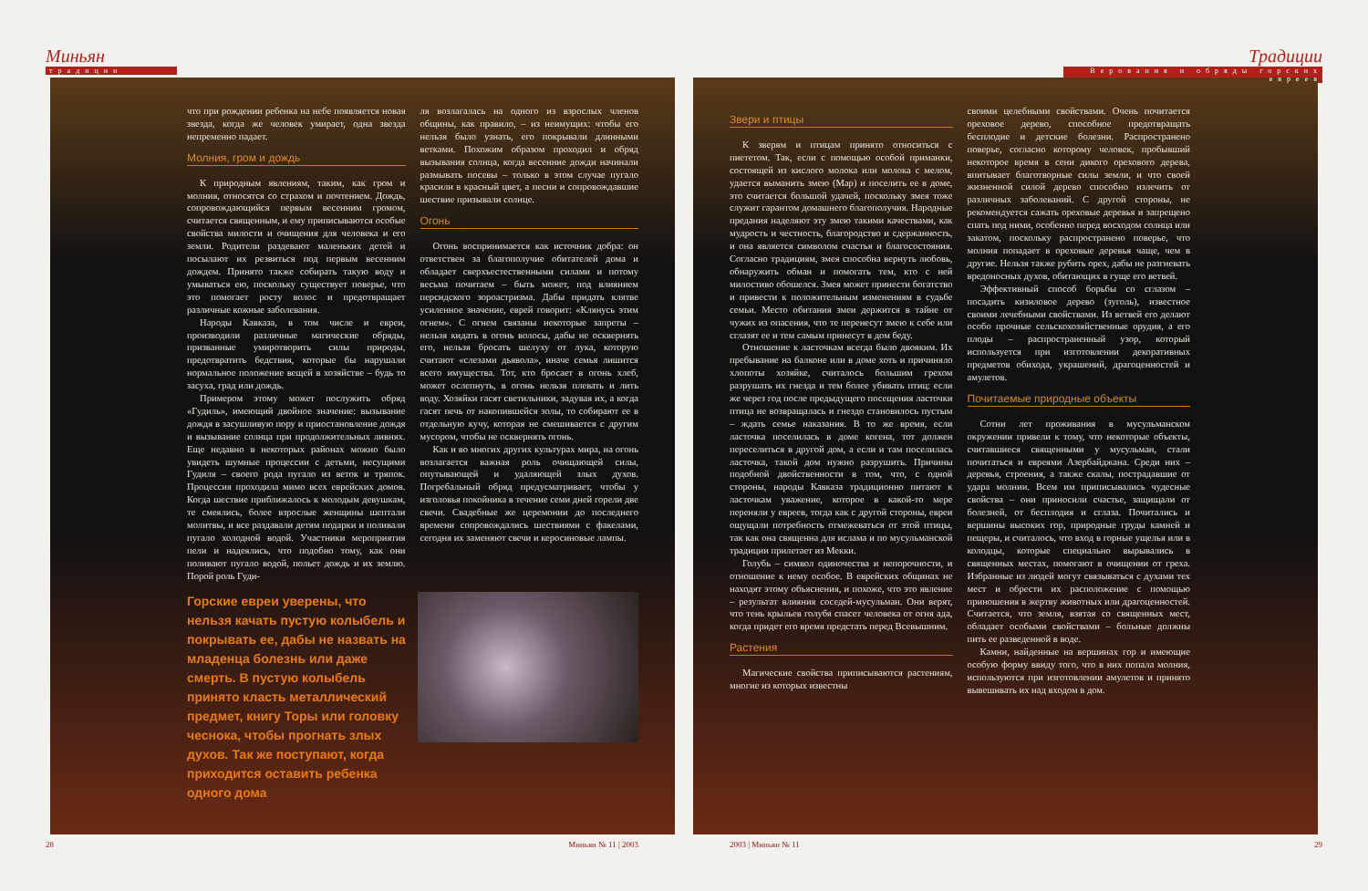Миньян
традиции
что при рождении ребенка на небе появляется новая звезда, когда же человек умирает, одна звезда непременно падает.
Молния, гром и дождь
К природным явлениям, таким, как гром и молния, относятся со страхом и почтением. Дождь, сопровождающийся первым весенним громом, считается священным, и ему приписываются особые свойства милости и очищения для человека и его земли. Родители раздевают маленьких детей и посылают их резвиться под первым весенним дождем. Принято также собирать такую воду и умываться ею, поскольку существует поверье, что это помогает росту волос и предотвращает различные кожные заболевания.
Народы Кавказа, в том числе и евреи, производили различные магические обряды, призванные умиротворить силы природы, предотвратить бедствия, которые бы нарушали нормальное положение вещей в хозяйстве – будь то засуха, град или дождь.
Примером этому может послужить обряд «Гудиль», имеющий двойное значение: вызывание дождя в засушливую пору и приостановление дождя и вызывание солнца при продолжительных ливнях. Еще недавно в некоторых районах можно было увидеть шумные процессии с детьми, несущими Гудиля – своего рода пугало из веток и тряпок. Процессия проходила мимо всех еврейских домов. Когда шествие приближалось к молодым девушкам, те смеялись, более взрослые женщины шептали молитвы, и все раздавали детям подарки и поливали пугало холодной водой. Участники мероприятия пели и надеялись, что подобно тому, как они поливают пугало водой, польет дождь и их землю. Порой роль Гуди-
ля возлагалась на одного из взрослых членов общины, как правило, – из неимущих: чтобы его нельзя было узнать, его покрывали длинными ветками. Похожим образом проходил и обряд вызывания солнца, когда весенние дожди начинали размывать посевы – только в этом случае пугало красили в красный цвет, а песни и сопровождавшие шествие призывали солнце.
Огонь
Огонь воспринимается как источник добра: он ответствен за благополучие обитателей дома и обладает сверхъестественными силами и потому весьма почитаем – быть может, под влиянием персидского зороастризма. Дабы придать клятве усиленное значение, еврей говорит: «Клянусь этим огнем». С огнем связаны некоторые запреты – нельзя кидать в огонь волосы, дабы не осквернять его, нельзя бросать шелуху от лука, которую считают «слезами дьявола», иначе семья лишится всего имущества. Тот, кто бросает в огонь хлеб, может ослепнуть, в огонь нельзя плевать и лить воду. Хозяйки гасят светильники, задувая их, а когда гасят печь от накопившейся золы, то собирают ее в отдельную кучу, которая не смешивается с другим мусором, чтобы не осквернять огонь.
Как и во многих других культурах мира, на огонь возлагается важная роль очищающей силы, опутывающей и удаляющей злых духов. Погребальный обряд предусматривает, чтобы у изголовья покойника в течение семи дней горели две свечи. Свадебные же церемонии до последнего времени сопровождались шествиями с факелами, сегодня их заменяют свечи и керосиновые лампы.
Горские евреи уверены, что нельзя качать пустую колыбель и покрывать ее, дабы не назвать на младенца болезнь или даже смерть. В пустую колыбель принято класть металлический предмет, книгу Торы или головку чеснока, чтобы прогнать злых духов. Так же поступают, когда приходится оставить ребенка одного дома
28 Миньян № 11 | 2003
Традиции
Верования и обряды горских евреев
Звери и птицы
К зверям и птицам принято относиться с пиететом. Так, если с помощью особой приманки, состоящей из кислого молока или молока с мелом, удается выманить змею (Мар) и поселить ее в доме, это считается большой удачей, поскольку змея тоже служит гарантом домашнего благополучия. Народные предания наделяют эту змею такими качествами, как мудрость и честность, благородство и сдержанность, и она является символом счастья и благосостояния. Согласно традициям, змея способна вернуть любовь, обнаружить обман и помогать тем, кто с ней милостиво обошелся. Змея может принести богатство и привести к положительным изменениям в судьбе семьи. Место обитания змеи держится в тайне от чужих из опасения, что те перенесут змею к себе или сглазят ее и тем самым принесут в дом беду.
Отношение к ласточкам всегда было двояким. Их пребывание на балконе или в доме хоть и причиняло хлопоты хозяйке, считалось большим грехом разрушать их гнезда и тем более убивать птиц: если же через год после предыдущего посещения ласточки птица не возвращалась и гнездо становилось пустым – ждать семье наказания. В то же время, если ласточка поселилась в доме когена, тот должен переселиться в другой дом, а если и там поселилась ласточка, такой дом нужно разрушить. Причины подобной двойственности в том, что, с одной стороны, народы Кавказа традиционно питают к ласточкам уважение, которое в какой-то мере переняли у евреев, тогда как с другой стороны, евреи ощущали потребность отмежеваться от этой птицы, так как она священна для ислама и по мусульманской традиции прилетает из Мекки.
Голубь – символ одиночества и непорочности, и отношение к нему особое. В еврейских общинах не находят этому объяснения, и похоже, что это явление – результат влияния соседей-мусульман. Они верят, что тень крыльев голубя спасет человека от огня ада, когда придет его время предстать перед Всевышним.
Растения
Магические свойства приписываются растениям, многие из которых известны
своими целебными свойствами. Очень почитается ореховое дерево, способное предотвращать бесплодие и детские болезни. Распространено поверье, согласно которому человек, пробывший некоторое время в сени дикого орехового дерева, впитывает благотворные силы земли, и что своей жизненной силой дерево способно излечить от различных заболеваний. С другой стороны, не рекомендуется сажать ореховые деревья и запрещено спать под ними, особенно перед восходом солнца или закатом, поскольку распространено поверье, что молния попадает в ореховые деревья чаще, чем в другие. Нельзя также рубить орех, дабы не разгневать вредоносных духов, обитающих в гуще его ветвей.
Эффективный способ борьбы со сглазом – посадить кизиловое дерево (зуголь), известное своими лечебными свойствами. Из ветвей его делают особо прочные сельскохозяйственные орудия, а его плоды – распространенный узор, который используется при изготовлении декоративных предметов обихода, украшений, драгоценностей и амулетов.
Почитаемые природные объекты
Сотни лет проживания в мусульманском окружении привели к тому, что некоторые объекты, считавшиеся священными у мусульман, стали почитаться и евреями Азербайджана. Среди них – деревья, строения, а также скалы, пострадавшие от удара молнии. Всем им приписывались чудесные свойства – они приносили счастье, защищали от болезней, от бесплодия и сглаза. Почитались и вершины высоких гор, природные груды камней и пещеры, и считалось, что вход в горные ущелья или в колодцы, которые специально вырывались в священных местах, помогают в очищении от греха. Избранные из людей могут связываться с духами тех мест и обрести их расположение с помощью приношения в жертву животных или драгоценностей. Считается, что земля, взятая со священных мест, обладает особыми свойствами – больные должны пить ее разведенной в воде.
Камни, найденные на вершинах гор и имеющие особую форму ввиду того, что в них попала молния, используются при изготовлении амулетов и принято вывешивать их над входом в дом.
2003 | Миньян № 11 29